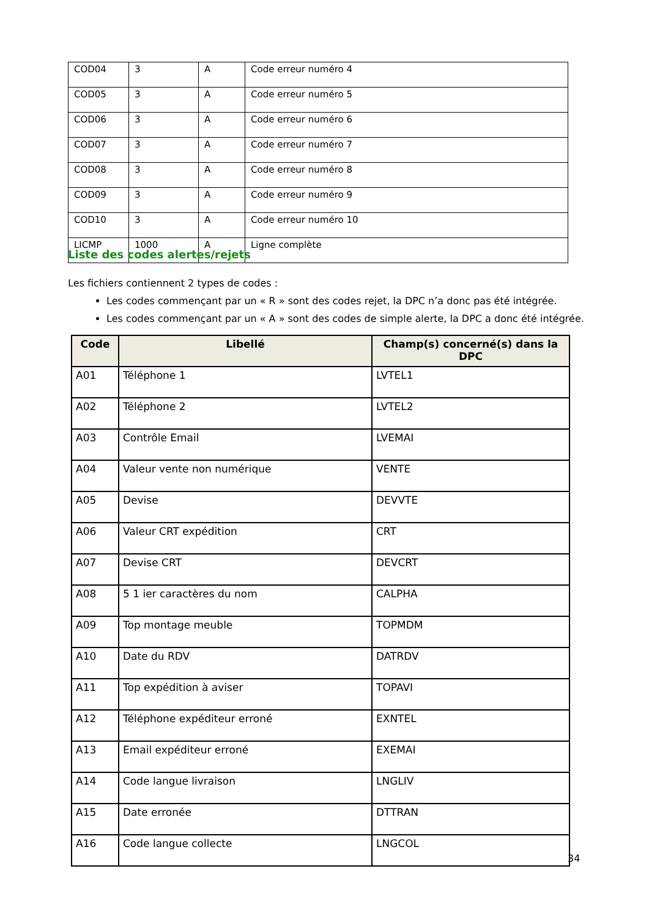| COD04 | 3 | A | Code erreur numéro 4 |
| COD05 | 3 | A | Code erreur numéro 5 |
| COD06 | 3 | A | Code erreur numéro 6 |
| COD07 | 3 | A | Code erreur numéro 7 |
| COD08 | 3 | A | Code erreur numéro 8 |
| COD09 | 3 | A | Code erreur numéro 9 |
| COD10 | 3 | A | Code erreur numéro 10 |
| LICMP | 1000 | A | Ligne complète |
Liste des codes alertes/rejets
Les fichiers contiennent 2 types de codes :
Les codes commençant par un « R » sont des codes rejet, la DPC n’a donc pas été intégrée.
Les codes commençant par un « A » sont des codes de simple alerte, la DPC a donc été intégrée.
| Code | Libellé | Champ(s) concerné(s) dans la DPC |
| --- | --- | --- |
| A01 | Téléphone 1 | LVTEL1 |
| A02 | Téléphone 2 | LVTEL2 |
| A03 | Contrôle Email | LVEMAI |
| A04 | Valeur vente non numérique | VENTE |
| A05 | Devise | DEVVTE |
| A06 | Valeur CRT expédition | CRT |
| A07 | Devise CRT | DEVCRT |
| A08 | 5 1 ier caractères du nom | CALPHA |
| A09 | Top montage meuble | TOPMDM |
| A10 | Date du RDV | DATRDV |
| A11 | Top expédition à aviser | TOPAVI |
| A12 | Téléphone expéditeur erroné | EXNTEL |
| A13 | Email expéditeur erroné | EXEMAI |
| A14 | Code langue livraison | LNGLIV |
| A15 | Date erronée | DTTRAN |
| A16 | Code langue collecte | LNGCOL |
34